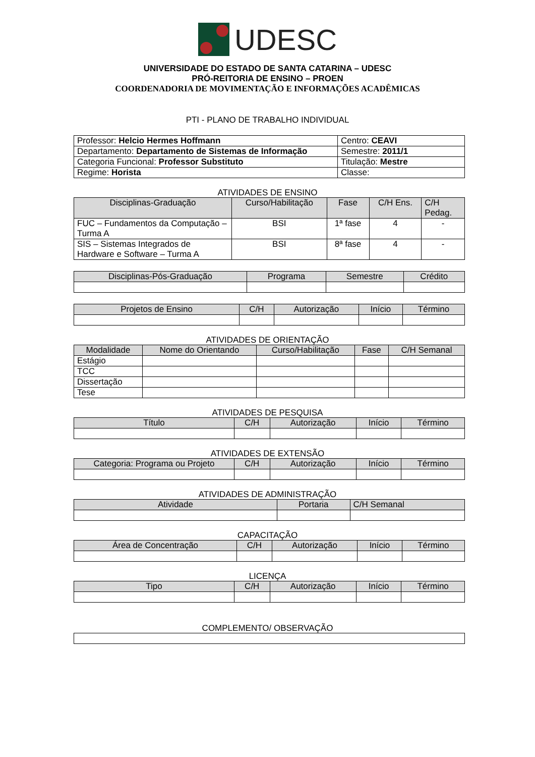UDESC
UNIVERSIDADE DO ESTADO DE SANTA CATARINA – UDESC
PRÓ-REITORIA DE ENSINO – PROEN
COORDENADORIA DE MOVIMENTAÇÃO E INFORMAÇÕES ACADÊMICAS
PTI - PLANO DE TRABALHO INDIVIDUAL
| Professor: Helcio Hermes Hoffmann | Centro: CEAVI |
| Departamento: Departamento de Sistemas de Informação | Semestre: 2011/1 |
| Categoria Funcional: Professor Substituto | Titulação: Mestre |
| Regime: Horista | Classe: |
ATIVIDADES DE ENSINO
| Disciplinas-Graduação | Curso/Habilitação | Fase | C/H Ens. | C/H Pedag. |
| --- | --- | --- | --- | --- |
| FUC – Fundamentos da Computação – Turma A | BSI | 1ª fase | 4 | - |
| SIS – Sistemas Integrados de Hardware e Software – Turma A | BSI | 8ª fase | 4 | - |
| Disciplinas-Pós-Graduação | Programa | Semestre | Crédito |
| --- | --- | --- | --- |
| Projetos de Ensino | C/H | Autorização | Início | Término |
| --- | --- | --- | --- | --- |
ATIVIDADES DE ORIENTAÇÃO
| Modalidade | Nome do Orientando | Curso/Habilitação | Fase | C/H Semanal |
| --- | --- | --- | --- | --- |
| Estágio | | | | |
| TCC | | | | |
| Dissertação | | | | |
| Tese | | | | |
ATIVIDADES DE PESQUISA
| Título | C/H | Autorização | Início | Término |
| --- | --- | --- | --- | --- |
ATIVIDADES DE EXTENSÃO
| Categoria: Programa ou Projeto | C/H | Autorização | Início | Término |
| --- | --- | --- | --- | --- |
ATIVIDADES DE ADMINISTRAÇÃO
| Atividade | Portaria | C/H Semanal |
| --- | --- | --- |
CAPACITAÇÃO
| Área de Concentração | C/H | Autorização | Início | Término |
| --- | --- | --- | --- | --- |
LICENÇA
| Tipo | C/H | Autorização | Início | Término |
| --- | --- | --- | --- | --- |
COMPLEMENTO/ OBSERVAÇÃO